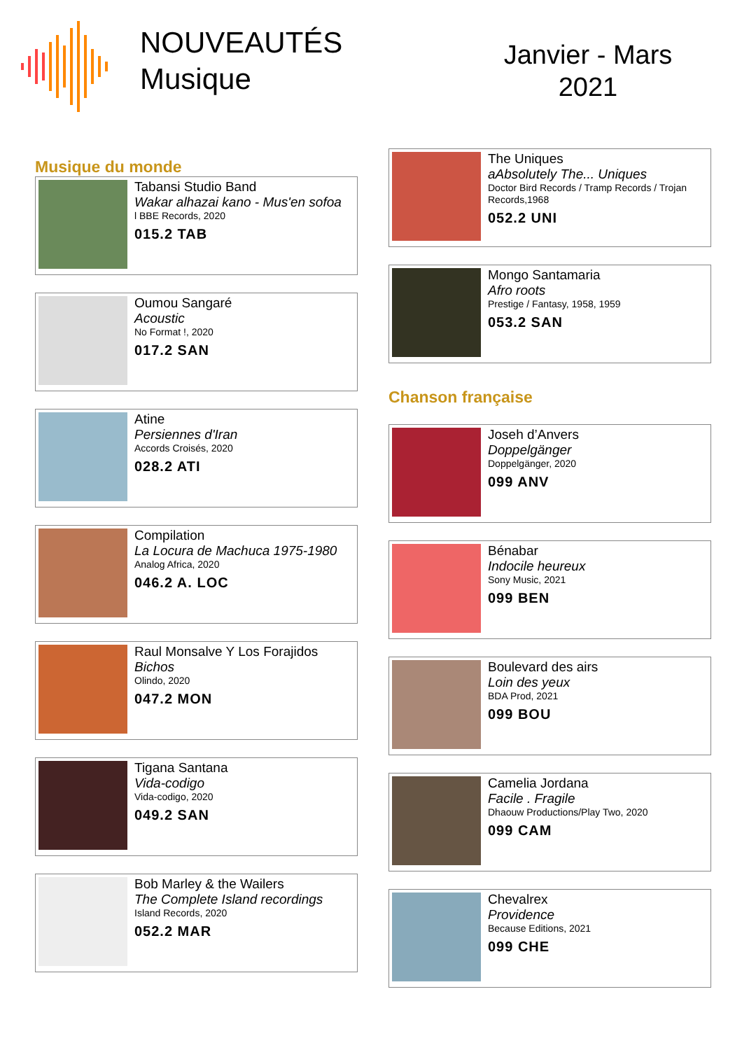NOUVEAUTÉS
Musique
Janvier - Mars
2021
Musique du monde
Tabansi Studio Band
Wakar alhazai kano - Mus'en sofoa
l BBE Records, 2020
015.2 TAB
Oumou Sangaré
Acoustic
No Format !, 2020
017.2 SAN
Atine
Persiennes d'Iran
Accords Croisés, 2020
028.2 ATI
Compilation
La Locura de Machuca 1975-1980
Analog Africa, 2020
046.2 A. LOC
Raul Monsalve Y Los Forajidos
Bichos
Olindo, 2020
047.2 MON
Tigana Santana
Vida-codigo
Vida-codigo, 2020
049.2 SAN
Bob Marley & the Wailers
The Complete Island recordings
Island Records, 2020
052.2 MAR
The Uniques
aAbsolutely The... Uniques
Doctor Bird Records / Tramp Records / Trojan Records,1968
052.2 UNI
Mongo Santamaria
Afro roots
Prestige / Fantasy, 1958, 1959
053.2 SAN
Chanson française
Joseh d’Anvers
Doppelgänger
Doppelgänger, 2020
099 ANV
Bénabar
Indocile heureux
Sony Music, 2021
099 BEN
Boulevard des airs
Loin des yeux
BDA Prod, 2021
099 BOU
Camelia Jordana
Facile . Fragile
Dhaouw Productions/Play Two, 2020
099 CAM
Chevalrex
Providence
Because Editions, 2021
099 CHE